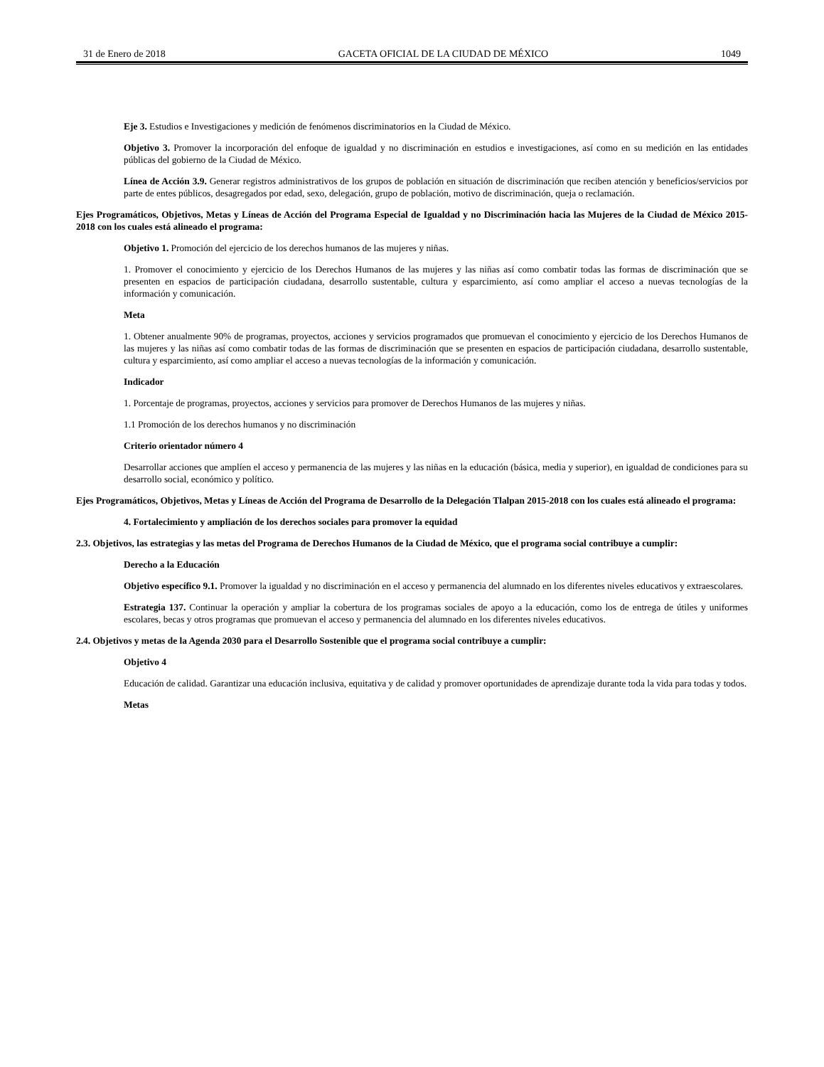31 de Enero de 2018 GACETA OFICIAL DE LA CIUDAD DE MÉXICO 1049
Eje 3. Estudios e Investigaciones y medición de fenómenos discriminatorios en la Ciudad de México.
Objetivo 3. Promover la incorporación del enfoque de igualdad y no discriminación en estudios e investigaciones, así como en su medición en las entidades públicas del gobierno de la Ciudad de México.
Línea de Acción 3.9. Generar registros administrativos de los grupos de población en situación de discriminación que reciben atención y beneficios/servicios por parte de entes públicos, desagregados por edad, sexo, delegación, grupo de población, motivo de discriminación, queja o reclamación.
Ejes Programáticos, Objetivos, Metas y Líneas de Acción del Programa Especial de Igualdad y no Discriminación hacia las Mujeres de la Ciudad de México 2015-2018 con los cuales está alineado el programa:
Objetivo 1. Promoción del ejercicio de los derechos humanos de las mujeres y niñas.
1. Promover el conocimiento y ejercicio de los Derechos Humanos de las mujeres y las niñas así como combatir todas las formas de discriminación que se presenten en espacios de participación ciudadana, desarrollo sustentable, cultura y esparcimiento, así como ampliar el acceso a nuevas tecnologías de la información y comunicación.
Meta
1. Obtener anualmente 90% de programas, proyectos, acciones y servicios programados que promuevan el conocimiento y ejercicio de los Derechos Humanos de las mujeres y las niñas así como combatir todas de las formas de discriminación que se presenten en espacios de participación ciudadana, desarrollo sustentable, cultura y esparcimiento, así como ampliar el acceso a nuevas tecnologías de la información y comunicación.
Indicador
1. Porcentaje de programas, proyectos, acciones y servicios para promover de Derechos Humanos de las mujeres y niñas.
1.1 Promoción de los derechos humanos y no discriminación
Criterio orientador número 4
Desarrollar acciones que amplíen el acceso y permanencia de las mujeres y las niñas en la educación (básica, media y superior), en igualdad de condiciones para su desarrollo social, económico y político.
Ejes Programáticos, Objetivos, Metas y Líneas de Acción del Programa de Desarrollo de la Delegación Tlalpan 2015-2018 con los cuales está alineado el programa:
4. Fortalecimiento y ampliación de los derechos sociales para promover la equidad
2.3. Objetivos, las estrategias y las metas del Programa de Derechos Humanos de la Ciudad de México, que el programa social contribuye a cumplir:
Derecho a la Educación
Objetivo específico 9.1. Promover la igualdad y no discriminación en el acceso y permanencia del alumnado en los diferentes niveles educativos y extraescolares.
Estrategia 137. Continuar la operación y ampliar la cobertura de los programas sociales de apoyo a la educación, como los de entrega de útiles y uniformes escolares, becas y otros programas que promuevan el acceso y permanencia del alumnado en los diferentes niveles educativos.
2.4. Objetivos y metas de la Agenda 2030 para el Desarrollo Sostenible que el programa social contribuye a cumplir:
Objetivo 4
Educación de calidad. Garantizar una educación inclusiva, equitativa y de calidad y promover oportunidades de aprendizaje durante toda la vida para todas y todos.
Metas